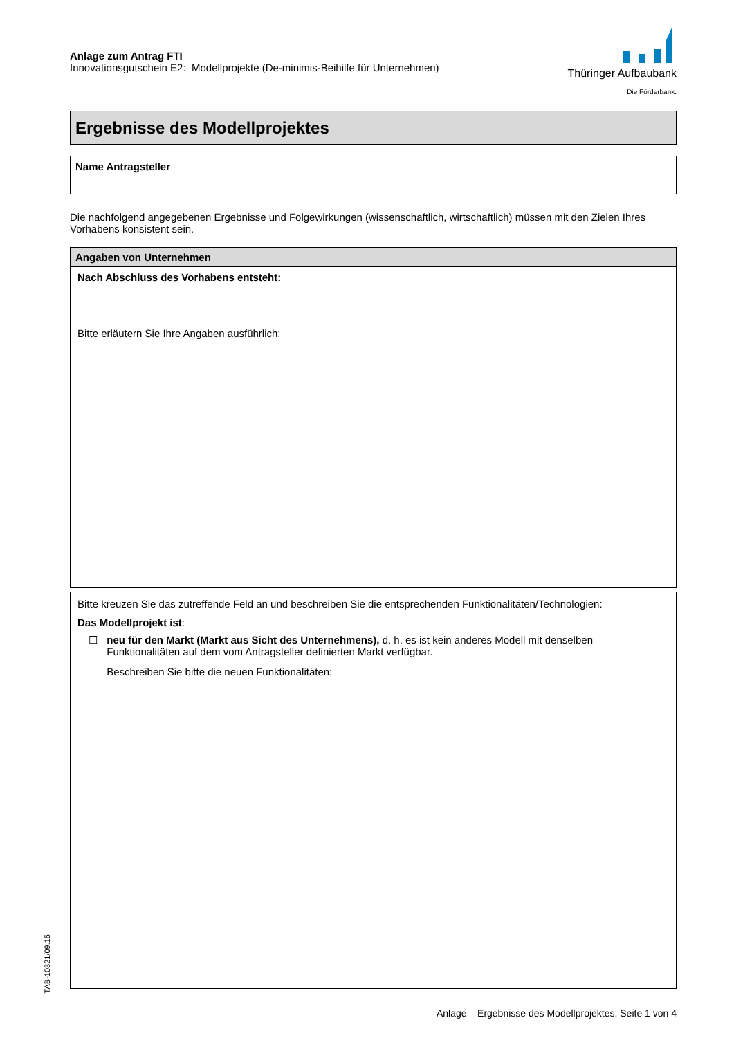Anlage zum Antrag FTI
Innovationsgutschein E2: Modellprojekte (De-minimis-Beihilfe für Unternehmen)
Thüringer Aufbaubank
Die Förderbank.
Ergebnisse des Modellprojektes
Name Antragsteller
Die nachfolgend angegebenen Ergebnisse und Folgewirkungen (wissenschaftlich, wirtschaftlich) müssen mit den Zielen Ihres Vorhabens konsistent sein.
Angaben von Unternehmen
Nach Abschluss des Vorhabens entsteht:
Bitte erläutern Sie Ihre Angaben ausführlich:
Bitte kreuzen Sie das zutreffende Feld an und beschreiben Sie die entsprechenden Funktionalitäten/Technologien:
Das Modellprojekt ist:
☐ neu für den Markt (Markt aus Sicht des Unternehmens), d. h. es ist kein anderes Modell mit denselben Funktionalitäten auf dem vom Antragsteller definierten Markt verfügbar.
Beschreiben Sie bitte die neuen Funktionalitäten:
TAB-10321/09.15
Anlage – Ergebnisse des Modellprojektes; Seite 1 von 4